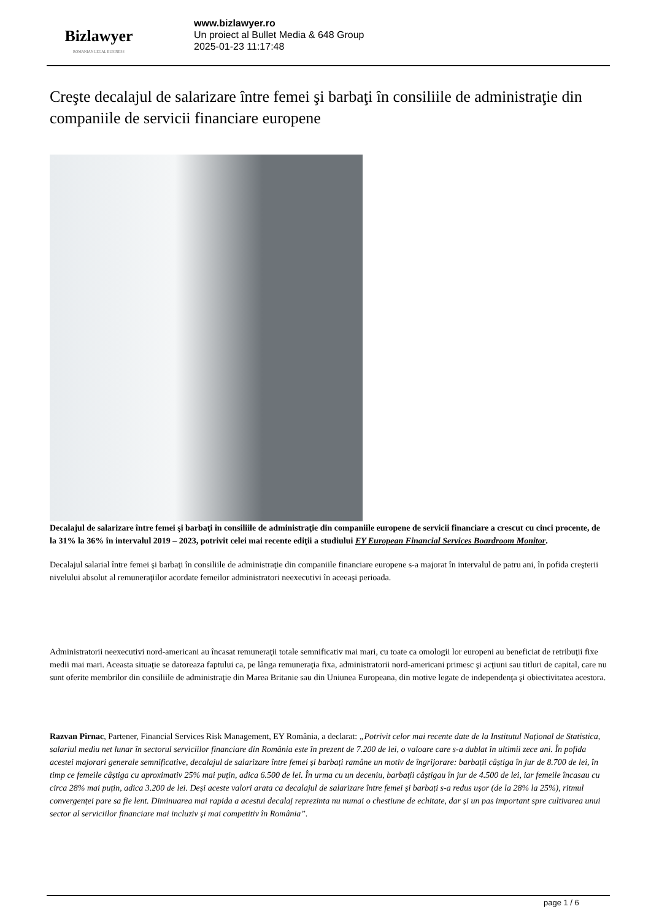Bizlawyer
ROMANIAN LEGAL BUSINESS
www.bizlawyer.ro
Un proiect al Bullet Media & 648 Group
2025-01-23 11:17:48
Creşte decalajul de salarizare între femei şi barbaţi în consiliile de administraţie din companiile de servicii financiare europene
Decalajul de salarizare între femei şi barbaţi în consiliile de administraţie din companiile europene de servicii financiare a crescut cu cinci procente, de la 31% la 36% în intervalul 2019 – 2023, potrivit celei mai recente ediţii a studiului EY European Financial Services Boardroom Monitor.
Decalajul salarial între femei şi barbaţi în consiliile de administraţie din companiile financiare europene s-a majorat în intervalul de patru ani, în pofida creşterii nivelului absolut al remuneraţiilor acordate femeilor administratori neexecutivi în aceeaşi perioada.
Administratorii neexecutivi nord-americani au încasat remuneraţii totale semnificativ mai mari, cu toate ca omologii lor europeni au beneficiat de retribuţii fixe medii mai mari. Aceasta situaţie se datoreaza faptului ca, pe lânga remuneraţia fixa, administratorii nord-americani primesc şi acţiuni sau titluri de capital, care nu sunt oferite membrilor din consiliile de administraţie din Marea Britanie sau din Uniunea Europeana, din motive legate de independenţa şi obiectivitatea acestora.
Razvan Pîrnac, Partener, Financial Services Risk Management, EY România, a declarat: „Potrivit celor mai recente date de la Institutul Național de Statistica, salariul mediu net lunar în sectorul serviciilor financiare din România este în prezent de 7.200 de lei, o valoare care s-a dublat în ultimii zece ani. În pofida acestei majorari generale semnificative, decalajul de salarizare între femei și barbați ramâne un motiv de îngrijorare: barbații câștiga în jur de 8.700 de lei, în timp ce femeile câștiga cu aproximativ 25% mai puțin, adica 6.500 de lei. În urma cu un deceniu, barbații câștigau în jur de 4.500 de lei, iar femeile încasau cu circa 28% mai puțin, adica 3.200 de lei. Deși aceste valori arata ca decalajul de salarizare între femei și barbați s-a redus ușor (de la 28% la 25%), ritmul convergenței pare sa fie lent. Diminuarea mai rapida a acestui decalaj reprezinta nu numai o chestiune de echitate, dar și un pas important spre cultivarea unui sector al serviciilor financiare mai incluziv și mai competitiv în România”.
page 1 / 6